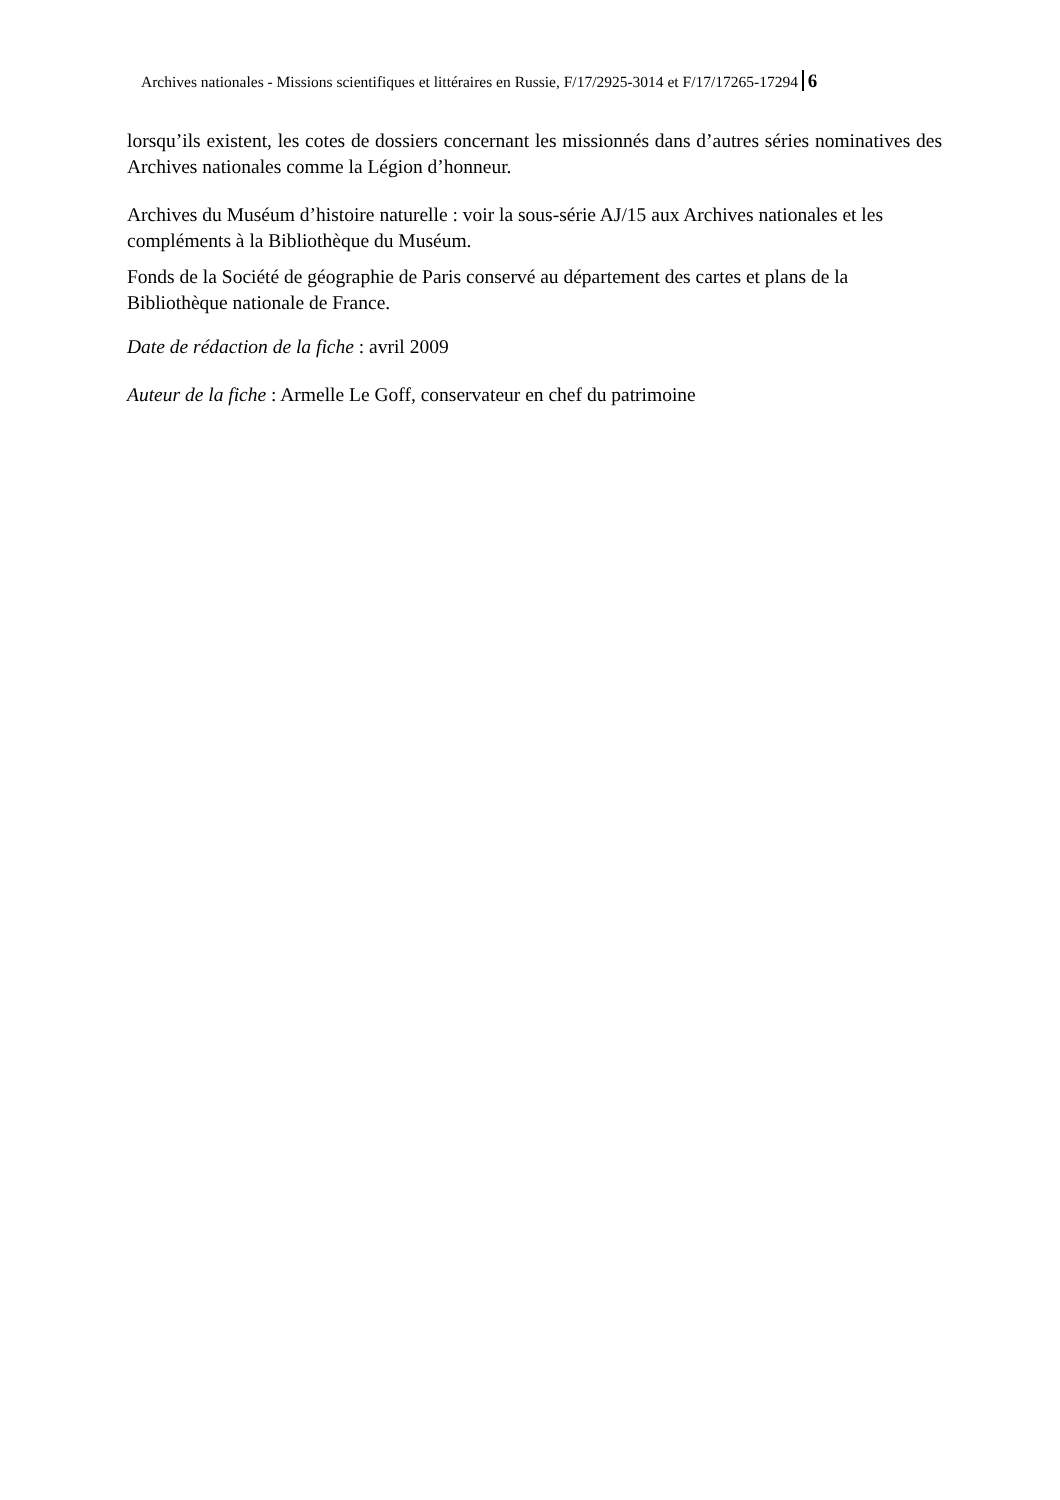Archives nationales - Missions scientifiques et littéraires en Russie, F/17/2925-3014 et F/17/17265-17294 6
lorsqu’ils existent, les cotes de dossiers concernant les missionnés dans d’autres séries nominatives des Archives nationales comme la Légion d’honneur.
Archives du Muséum d’histoire naturelle : voir la sous-série AJ/15 aux Archives nationales et les compléments à la Bibliothèque du Muséum.
Fonds de la Société de géographie de Paris conservé au département des cartes et plans de la Bibliothèque nationale de France.
Date de rédaction de la fiche : avril 2009
Auteur de la fiche : Armelle Le Goff, conservateur en chef du patrimoine